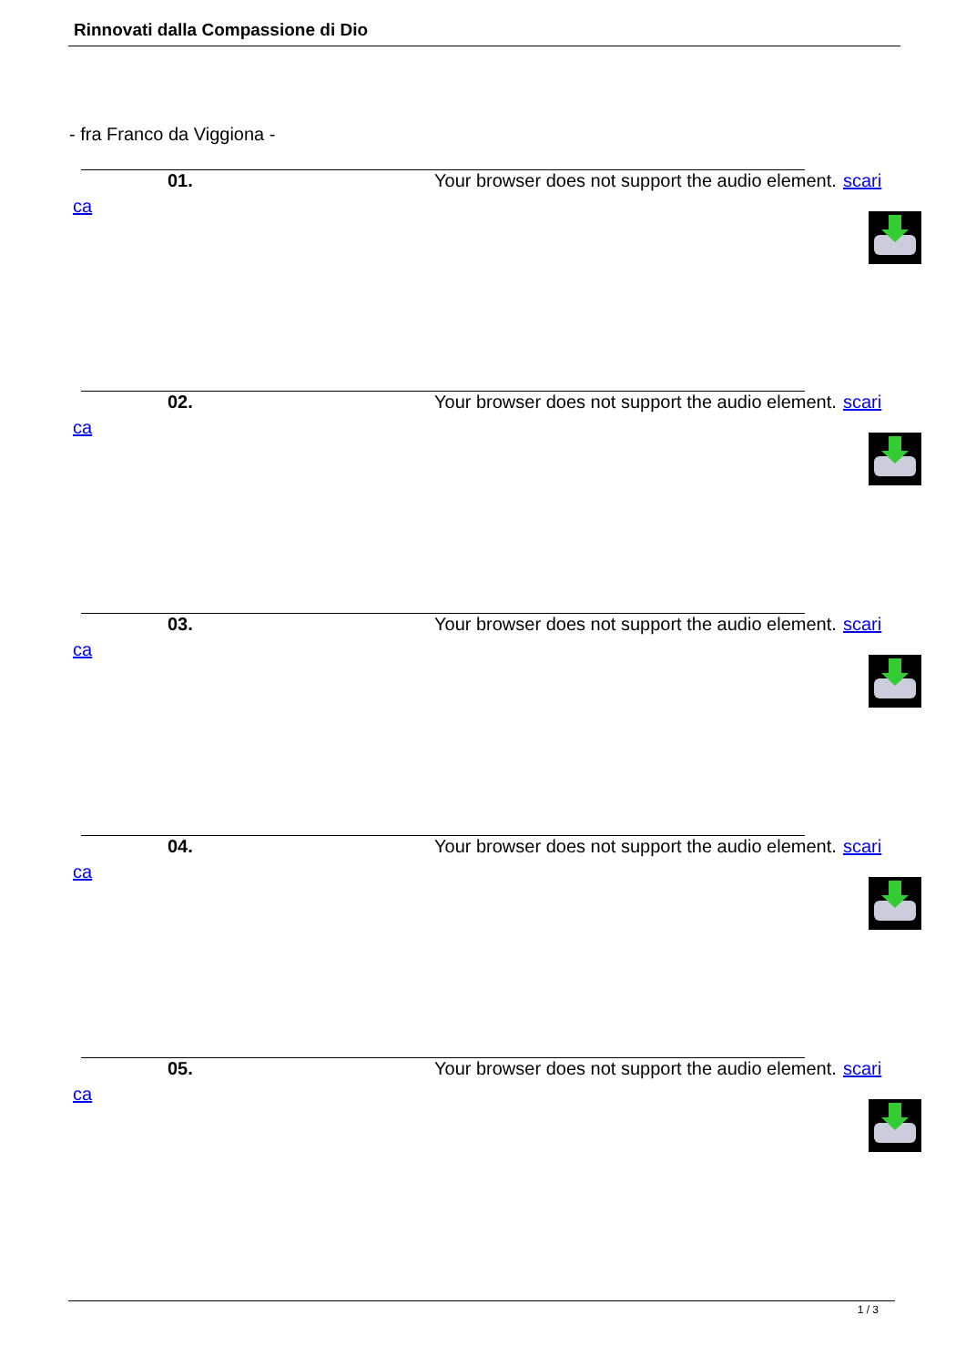Rinnovati dalla Compassione di Dio
- fra Franco da Viggiona -
01. Your browser does not support the audio element. scari
ca
02. Your browser does not support the audio element. scari
ca
03. Your browser does not support the audio element. scari
ca
04. Your browser does not support the audio element. scari
ca
05. Your browser does not support the audio element. scari
ca
1 / 3